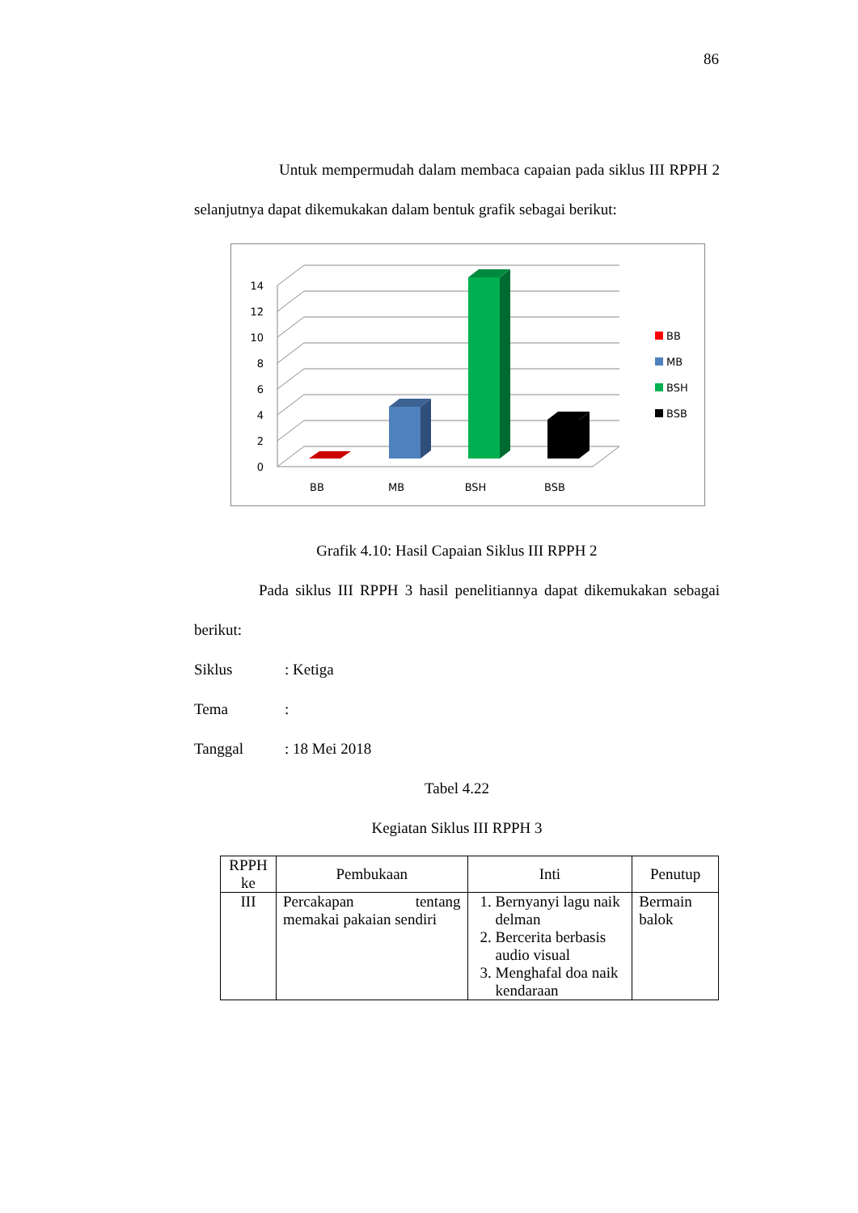86
Untuk mempermudah dalam membaca capaian pada siklus III RPPH 2 selanjutnya dapat dikemukakan dalam bentuk grafik sebagai berikut:
0
2
4
6
8
10
12
14
BB
MB
BSH
BSB
BB
MB
BSH
BSB
Grafik 4.10: Hasil Capaian Siklus III RPPH 2
Pada siklus III RPPH 3 hasil penelitiannya dapat dikemukakan sebagai berikut:
Siklus: Ketiga
Tema:
Tanggal: 18 Mei 2018
Tabel 4.22
Kegiatan Siklus III RPPH 3
| RPPH ke | Pembukaan | Inti | Penutup |
| --- | --- | --- | --- |
| III | Percakapan tentang memakai pakaian sendiri | 1. Bernyanyi lagu naik delman 2. Bercerita berbasis audio visual 3. Menghafal doa naik kendaraan | Bermain balok |